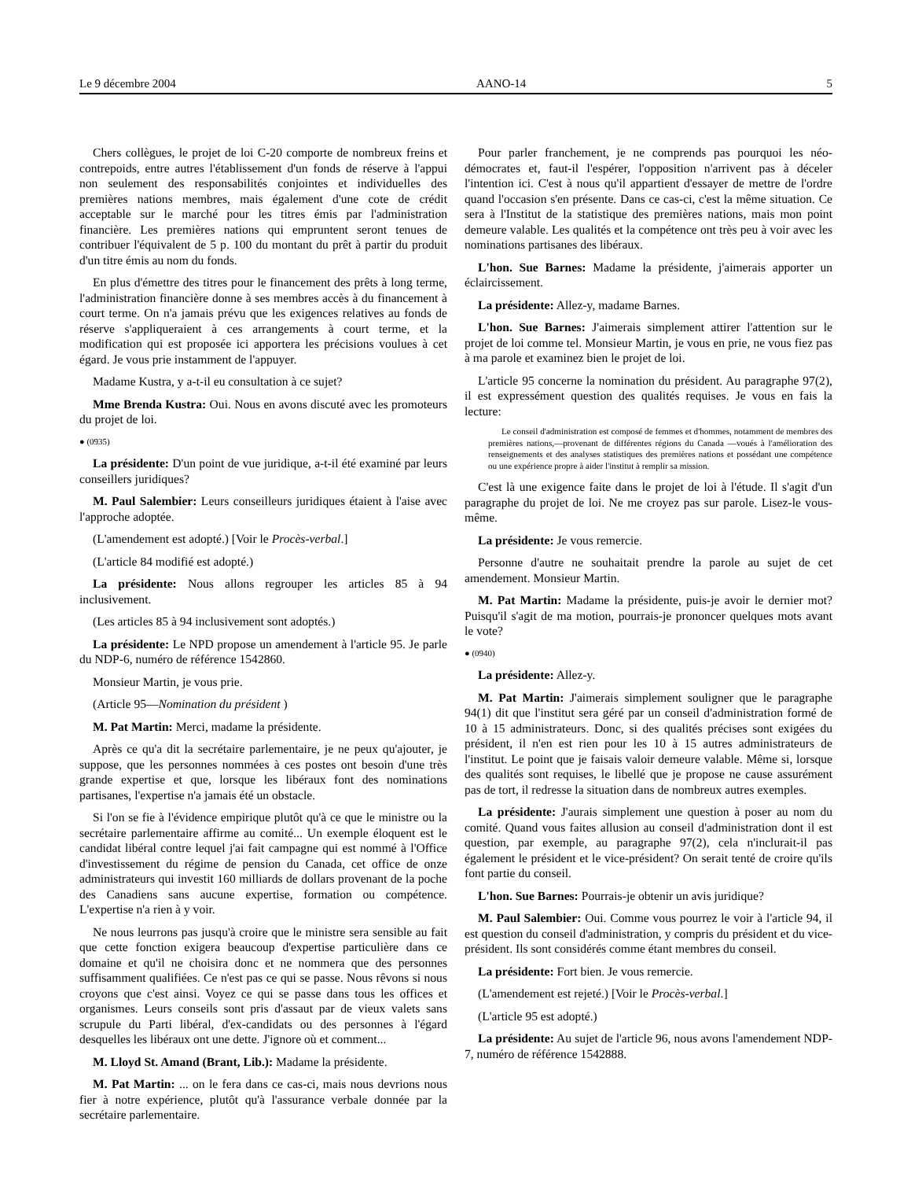Le 9 décembre 2004 AANO-14 5
Chers collègues, le projet de loi C-20 comporte de nombreux freins et contrepoids, entre autres l'établissement d'un fonds de réserve à l'appui non seulement des responsabilités conjointes et individuelles des premières nations membres, mais également d'une cote de crédit acceptable sur le marché pour les titres émis par l'administration financière. Les premières nations qui empruntent seront tenues de contribuer l'équivalent de 5 p. 100 du montant du prêt à partir du produit d'un titre émis au nom du fonds.
En plus d'émettre des titres pour le financement des prêts à long terme, l'administration financière donne à ses membres accès à du financement à court terme. On n'a jamais prévu que les exigences relatives au fonds de réserve s'appliqueraient à ces arrangements à court terme, et la modification qui est proposée ici apportera les précisions voulues à cet égard. Je vous prie instamment de l'appuyer.
Madame Kustra, y a-t-il eu consultation à ce sujet?
Mme Brenda Kustra: Oui. Nous en avons discuté avec les promoteurs du projet de loi.
● (0935)
La présidente: D'un point de vue juridique, a-t-il été examiné par leurs conseillers juridiques?
M. Paul Salembier: Leurs conseilleurs juridiques étaient à l'aise avec l'approche adoptée.
(L'amendement est adopté.) [Voir le Procès-verbal.]
(L'article 84 modifié est adopté.)
La présidente: Nous allons regrouper les articles 85 à 94 inclusivement.
(Les articles 85 à 94 inclusivement sont adoptés.)
La présidente: Le NPD propose un amendement à l'article 95. Je parle du NDP-6, numéro de référence 1542860.
Monsieur Martin, je vous prie.
(Article 95—Nomination du président )
M. Pat Martin: Merci, madame la présidente.
Après ce qu'a dit la secrétaire parlementaire, je ne peux qu'ajouter, je suppose, que les personnes nommées à ces postes ont besoin d'une très grande expertise et que, lorsque les libéraux font des nominations partisanes, l'expertise n'a jamais été un obstacle.
Si l'on se fie à l'évidence empirique plutôt qu'à ce que le ministre ou la secrétaire parlementaire affirme au comité... Un exemple éloquent est le candidat libéral contre lequel j'ai fait campagne qui est nommé à l'Office d'investissement du régime de pension du Canada, cet office de onze administrateurs qui investit 160 milliards de dollars provenant de la poche des Canadiens sans aucune expertise, formation ou compétence. L'expertise n'a rien à y voir.
Ne nous leurrons pas jusqu'à croire que le ministre sera sensible au fait que cette fonction exigera beaucoup d'expertise particulière dans ce domaine et qu'il ne choisira donc et ne nommera que des personnes suffisamment qualifiées. Ce n'est pas ce qui se passe. Nous rêvons si nous croyons que c'est ainsi. Voyez ce qui se passe dans tous les offices et organismes. Leurs conseils sont pris d'assaut par de vieux valets sans scrupule du Parti libéral, d'ex-candidats ou des personnes à l'égard desquelles les libéraux ont une dette. J'ignore où et comment...
M. Lloyd St. Amand (Brant, Lib.): Madame la présidente.
M. Pat Martin: ... on le fera dans ce cas-ci, mais nous devrions nous fier à notre expérience, plutôt qu'à l'assurance verbale donnée par la secrétaire parlementaire.
Pour parler franchement, je ne comprends pas pourquoi les néo-démocrates et, faut-il l'espérer, l'opposition n'arrivent pas à déceler l'intention ici. C'est à nous qu'il appartient d'essayer de mettre de l'ordre quand l'occasion s'en présente. Dans ce cas-ci, c'est la même situation. Ce sera à l'Institut de la statistique des premières nations, mais mon point demeure valable. Les qualités et la compétence ont très peu à voir avec les nominations partisanes des libéraux.
L'hon. Sue Barnes: Madame la présidente, j'aimerais apporter un éclaircissement.
La présidente: Allez-y, madame Barnes.
L'hon. Sue Barnes: J'aimerais simplement attirer l'attention sur le projet de loi comme tel. Monsieur Martin, je vous en prie, ne vous fiez pas à ma parole et examinez bien le projet de loi.
L'article 95 concerne la nomination du président. Au paragraphe 97(2), il est expressément question des qualités requises. Je vous en fais la lecture:
Le conseil d'administration est composé de femmes et d'hommes, notamment de membres des premières nations,—provenant de différentes régions du Canada —voués à l'amélioration des renseignements et des analyses statistiques des premières nations et possédant une compétence ou une expérience propre à aider l'institut à remplir sa mission.
C'est là une exigence faite dans le projet de loi à l'étude. Il s'agit d'un paragraphe du projet de loi. Ne me croyez pas sur parole. Lisez-le vous-même.
La présidente: Je vous remercie.
Personne d'autre ne souhaitait prendre la parole au sujet de cet amendement. Monsieur Martin.
M. Pat Martin: Madame la présidente, puis-je avoir le dernier mot? Puisqu'il s'agit de ma motion, pourrais-je prononcer quelques mots avant le vote?
● (0940)
La présidente: Allez-y.
M. Pat Martin: J'aimerais simplement souligner que le paragraphe 94(1) dit que l'institut sera géré par un conseil d'administration formé de 10 à 15 administrateurs. Donc, si des qualités précises sont exigées du président, il n'en est rien pour les 10 à 15 autres administrateurs de l'institut. Le point que je faisais valoir demeure valable. Même si, lorsque des qualités sont requises, le libellé que je propose ne cause assurément pas de tort, il redresse la situation dans de nombreux autres exemples.
La présidente: J'aurais simplement une question à poser au nom du comité. Quand vous faites allusion au conseil d'administration dont il est question, par exemple, au paragraphe 97(2), cela n'inclurait-il pas également le président et le vice-président? On serait tenté de croire qu'ils font partie du conseil.
L'hon. Sue Barnes: Pourrais-je obtenir un avis juridique?
M. Paul Salembier: Oui. Comme vous pourrez le voir à l'article 94, il est question du conseil d'administration, y compris du président et du vice-président. Ils sont considérés comme étant membres du conseil.
La présidente: Fort bien. Je vous remercie.
(L'amendement est rejeté.) [Voir le Procès-verbal.]
(L'article 95 est adopté.)
La présidente: Au sujet de l'article 96, nous avons l'amendement NDP-7, numéro de référence 1542888.